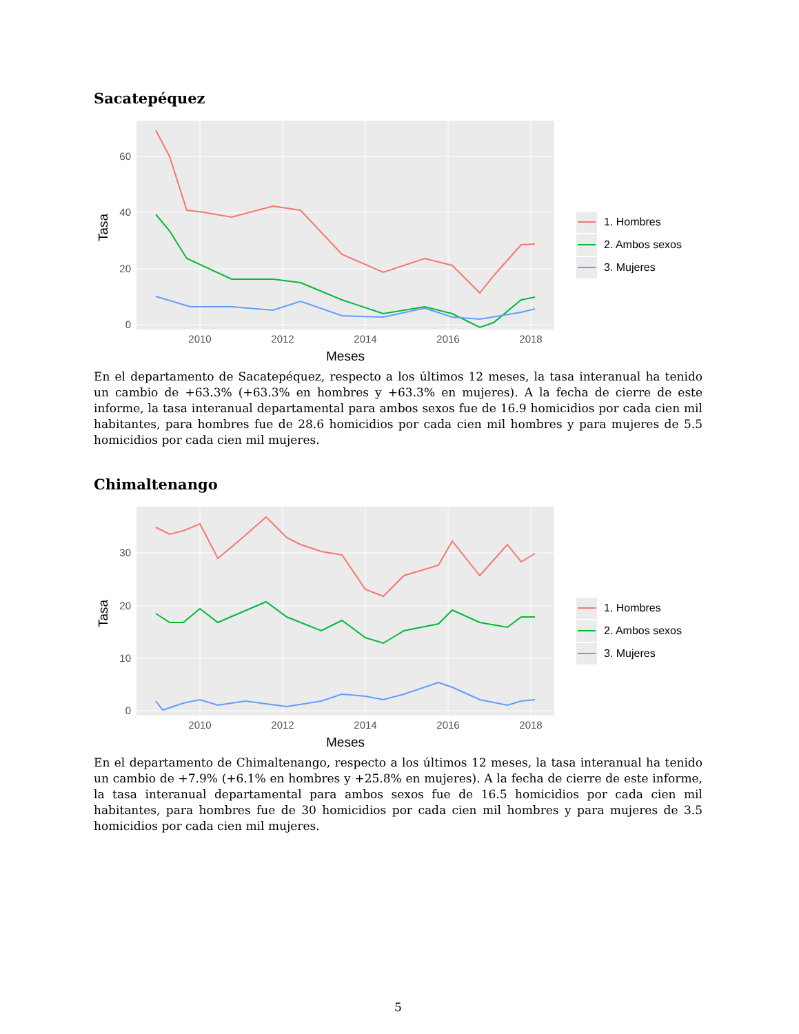Sacatepéquez
60
40
20
0
2010
2012
2014
2016
2018
Meses
Tasa
1. Hombres
2. Ambos sexos
3. Mujeres
En el departamento de Sacatepéquez, respecto a los últimos 12 meses, la tasa interanual ha tenido un cambio de +63.3% (+63.3% en hombres y +63.3% en mujeres). A la fecha de cierre de este informe, la tasa interanual departamental para ambos sexos fue de 16.9 homicidios por cada cien mil habitantes, para hombres fue de 28.6 homicidios por cada cien mil hombres y para mujeres de 5.5 homicidios por cada cien mil mujeres.
Chimaltenango
30
20
10
0
2010
2012
2014
2016
2018
Meses
Tasa
1. Hombres
2. Ambos sexos
3. Mujeres
En el departamento de Chimaltenango, respecto a los últimos 12 meses, la tasa interanual ha tenido un cambio de +7.9% (+6.1% en hombres y +25.8% en mujeres). A la fecha de cierre de este informe, la tasa interanual departamental para ambos sexos fue de 16.5 homicidios por cada cien mil habitantes, para hombres fue de 30 homicidios por cada cien mil hombres y para mujeres de 3.5 homicidios por cada cien mil mujeres.
5